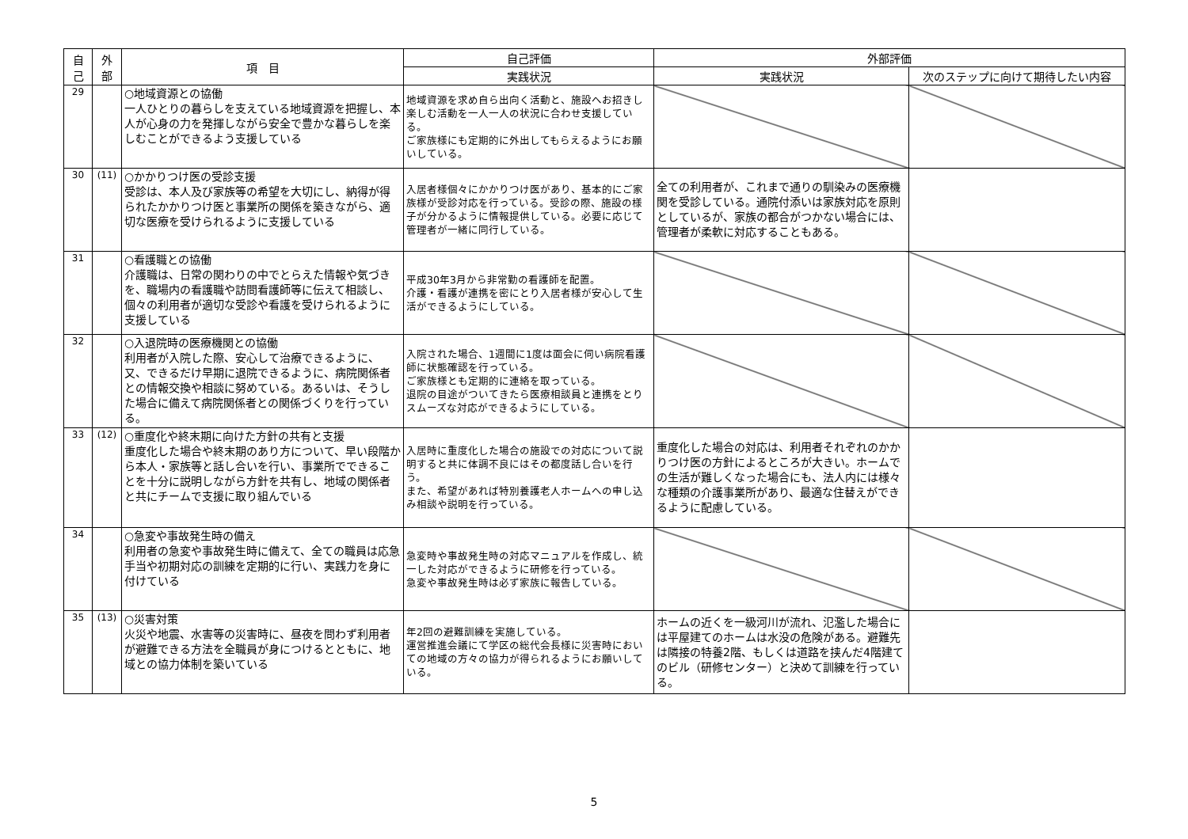| 自 己 | 外 部 | 項 目 | 自己評価 | 外部評価 | |
| --- | --- | --- | --- | --- | --- |
| | | | 実践状況 | 実践状況 | 次のステップに向けて期待したい内容 |
| 29 | | ○地域資源との協働 一人ひとりの暮らしを支えている地域資源を把握し、本人が心身の力を発揮しながら安全で豊かな暮らしを楽しむことができるよう支援している | 地域資源を求め自ら出向く活動と、施設へお招きし楽しむ活動を一人一人の状況に合わせ支援している。 ご家族様にも定期的に外出してもらえるようにお願いしている。 | | |
| 30 | (11) | ○かかりつけ医の受診支援 受診は、本人及び家族等の希望を大切にし、納得が得られたかかりつけ医と事業所の関係を築きながら、適切な医療を受けられるように支援している | 入居者様個々にかかりつけ医があり、基本的にご家族様が受診対応を行っている。受診の際、施設の様子が分かるように情報提供している。必要に応じて管理者が一緒に同行している。 | 全ての利用者が、これまで通りの馴染みの医療機関を受診している。通院付添いは家族対応を原則としているが、家族の都合がつかない場合には、管理者が柔軟に対応することもある。 | |
| 31 | | ○看護職との協働 介護職は、日常の関わりの中でとらえた情報や気づきを、職場内の看護職や訪問看護師等に伝えて相談し、個々の利用者が適切な受診や看護を受けられるように支援している | 平成30年3月から非常勤の看護師を配置。 介護・看護が連携を密にとり入居者様が安心して生活ができるようにしている。 | | |
| 32 | | ○入退院時の医療機関との協働 利用者が入院した際、安心して治療できるように、又、できるだけ早期に退院できるように、病院関係者との情報交換や相談に努めている。あるいは、そうした場合に備えて病院関係者との関係づくりを行っている。 | 入院された場合、1週間に1度は面会に伺い病院看護師に状態確認を行っている。 ご家族様とも定期的に連絡を取っている。 退院の目途がついてきたら医療相談員と連携をとりスムーズな対応ができるようにしている。 | | |
| 33 | (12) | ○重度化や終末期に向けた方針の共有と支援 重度化した場合や終末期のあり方について、早い段階から本人・家族等と話し合いを行い、事業所でできることを十分に説明しながら方針を共有し、地域の関係者と共にチームで支援に取り組んでいる | 入居時に重度化した場合の施設での対応について説明すると共に体調不良にはその都度話し合いを行う。 また、希望があれば特別養護老人ホームへの申し込み相談や説明を行っている。 | 重度化した場合の対応は、利用者それぞれのかかりつけ医の方針によるところが大きい。ホームでの生活が難しくなった場合にも、法人内には様々な種類の介護事業所があり、最適な住替えができるように配慮している。 | |
| 34 | | ○急変や事故発生時の備え 利用者の急変や事故発生時に備えて、全ての職員は応急手当や初期対応の訓練を定期的に行い、実践力を身に付けている | 急変時や事故発生時の対応マニュアルを作成し、統一した対応ができるように研修を行っている。 急変や事故発生時は必ず家族に報告している。 | | |
| 35 | (13) | ○災害対策 火災や地震、水害等の災害時に、昼夜を問わず利用者が避難できる方法を全職員が身につけるとともに、地域との協力体制を築いている | 年2回の避難訓練を実施している。 運営推進会議にて学区の総代会長様に災害時においての地域の方々の協力が得られるようにお願いしている。 | ホームの近くを一級河川が流れ、氾濫した場合には平屋建てのホームは水没の危険がある。避難先は隣接の特養2階、もしくは道路を挟んだ4階建てのビル（研修センター）と決めて訓練を行っている。 | |
5